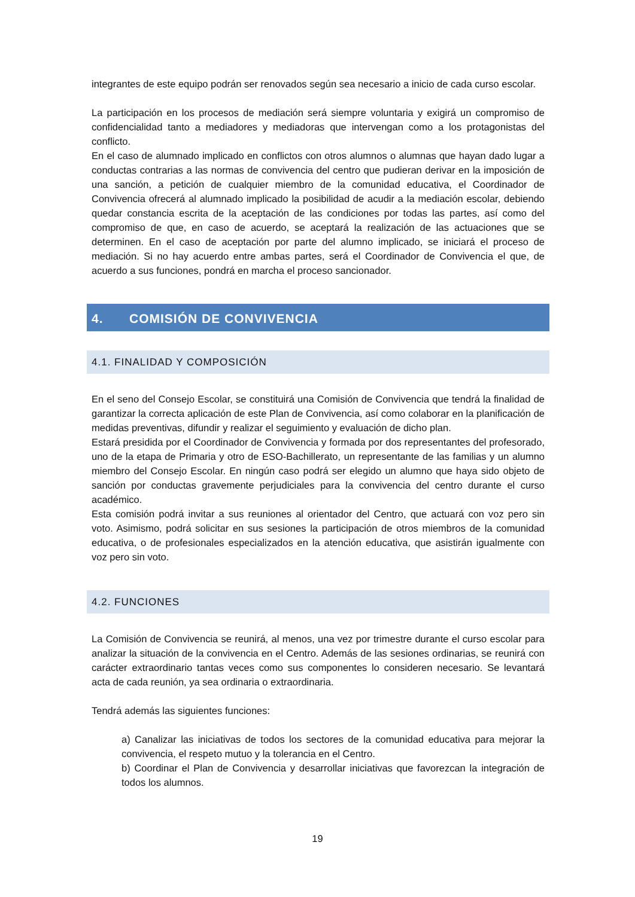integrantes de este equipo podrán ser renovados según sea necesario a inicio de cada curso escolar.
La participación en los procesos de mediación será siempre voluntaria y exigirá un compromiso de confidencialidad tanto a mediadores y mediadoras que intervengan como a los protagonistas del conflicto.
En el caso de alumnado implicado en conflictos con otros alumnos o alumnas que hayan dado lugar a conductas contrarias a las normas de convivencia del centro que pudieran derivar en la imposición de una sanción, a petición de cualquier miembro de la comunidad educativa, el Coordinador de Convivencia ofrecerá al alumnado implicado la posibilidad de acudir a la mediación escolar, debiendo quedar constancia escrita de la aceptación de las condiciones por todas las partes, así como del compromiso de que, en caso de acuerdo, se aceptará la realización de las actuaciones que se determinen. En el caso de aceptación por parte del alumno implicado, se iniciará el proceso de mediación. Si no hay acuerdo entre ambas partes, será el Coordinador de Convivencia el que, de acuerdo a sus funciones, pondrá en marcha el proceso sancionador.
4. COMISIÓN DE CONVIVENCIA
4.1. FINALIDAD Y COMPOSICIÓN
En el seno del Consejo Escolar, se constituirá una Comisión de Convivencia que tendrá la finalidad de garantizar la correcta aplicación de este Plan de Convivencia, así como colaborar en la planificación de medidas preventivas, difundir y realizar el seguimiento y evaluación de dicho plan.
Estará presidida por el Coordinador de Convivencia y formada por dos representantes del profesorado, uno de la etapa de Primaria y otro de ESO-Bachillerato, un representante de las familias y un alumno miembro del Consejo Escolar. En ningún caso podrá ser elegido un alumno que haya sido objeto de sanción por conductas gravemente perjudiciales para la convivencia del centro durante el curso académico.
Esta comisión podrá invitar a sus reuniones al orientador del Centro, que actuará con voz pero sin voto. Asimismo, podrá solicitar en sus sesiones la participación de otros miembros de la comunidad educativa, o de profesionales especializados en la atención educativa, que asistirán igualmente con voz pero sin voto.
4.2. FUNCIONES
La Comisión de Convivencia se reunirá, al menos, una vez por trimestre durante el curso escolar para analizar la situación de la convivencia en el Centro. Además de las sesiones ordinarias, se reunirá con carácter extraordinario tantas veces como sus componentes lo consideren necesario. Se levantará acta de cada reunión, ya sea ordinaria o extraordinaria.
Tendrá además las siguientes funciones:
a) Canalizar las iniciativas de todos los sectores de la comunidad educativa para mejorar la convivencia, el respeto mutuo y la tolerancia en el Centro.
b) Coordinar el Plan de Convivencia y desarrollar iniciativas que favorezcan la integración de todos los alumnos.
19